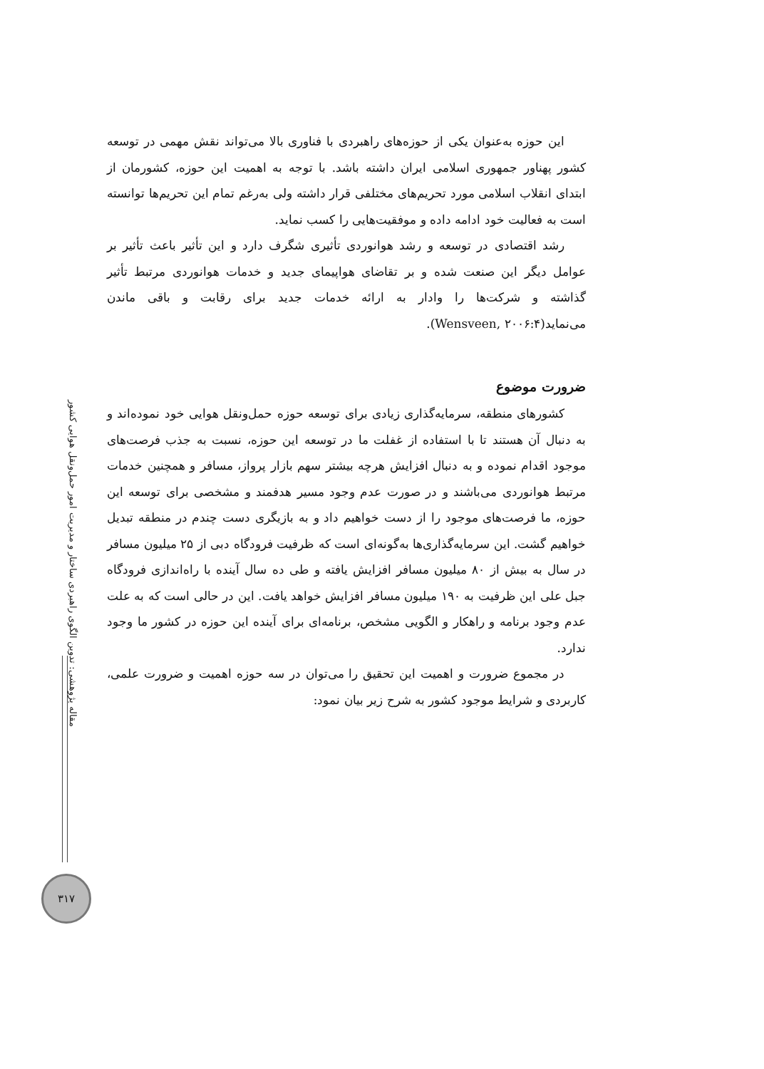مقاله پژوهشی: تدوین الگوی راهبردی ساختار و مدیریت امور حمل‌ونقل هوایی کشور
این حوزه به‌عنوان یکی از حوزه‌های راهبردی با فناوری بالا می‌تواند نقش مهمی در توسعه کشور پهناور جمهوری اسلامی ایران داشته باشد. با توجه به اهمیت این حوزه، کشورمان از ابتدای انقلاب اسلامی مورد تحریم‌های مختلفی قرار داشته ولی به‌رغم تمام این تحریم‌ها توانسته است به فعالیت خود ادامه داده و موفقیت‌هایی را کسب نماید.
رشد اقتصادی در توسعه و رشد هوانوردی تأثیری شگرف دارد و این تأثیر باعث تأثیر بر عوامل دیگر این صنعت شده و بر تقاضای هواپیمای جدید و خدمات هوانوردی مرتبط تأثیر گذاشته و شرکت‌ها را وادار به ارائه خدمات جدید برای رقابت و باقی ماندن می‌نماید(Wensveen, ۲۰۰۶:۴).
ضرورت موضوع
کشورهای منطقه، سرمایه‌گذاری زیادی برای توسعه حوزه حمل‌ونقل هوایی خود نموده‌اند و به دنبال آن هستند تا با استفاده از غفلت ما در توسعه این حوزه، نسبت به جذب فرصت‌های موجود اقدام نموده و به دنبال افزایش هرچه بیشتر سهم بازار پرواز، مسافر و همچنین خدمات مرتبط هوانوردی می‌باشند و در صورت عدم وجود مسیر هدفمند و مشخصی برای توسعه این حوزه، ما فرصت‌های موجود را از دست خواهیم داد و به بازیگری دست چندم در منطقه تبدیل خواهیم گشت. این سرمایه‌گذاری‌ها به‌گونه‌ای است که ظرفیت فرودگاه دبی از ۲۵ میلیون مسافر در سال به بیش از ۸۰ میلیون مسافر افزایش یافته و طی ده سال آینده با راه‌اندازی فرودگاه جبل علی این ظرفیت به ۱۹۰ میلیون مسافر افزایش خواهد یافت. این در حالی است که به علت عدم وجود برنامه و راهکار و الگویی مشخص، برنامه‌ای برای آینده این حوزه در کشور ما وجود ندارد.
در مجموع ضرورت و اهمیت این تحقیق را می‌توان در سه حوزه اهمیت و ضرورت علمی، کاربردی و شرایط موجود کشور به شرح زیر بیان نمود:
۳۱۷